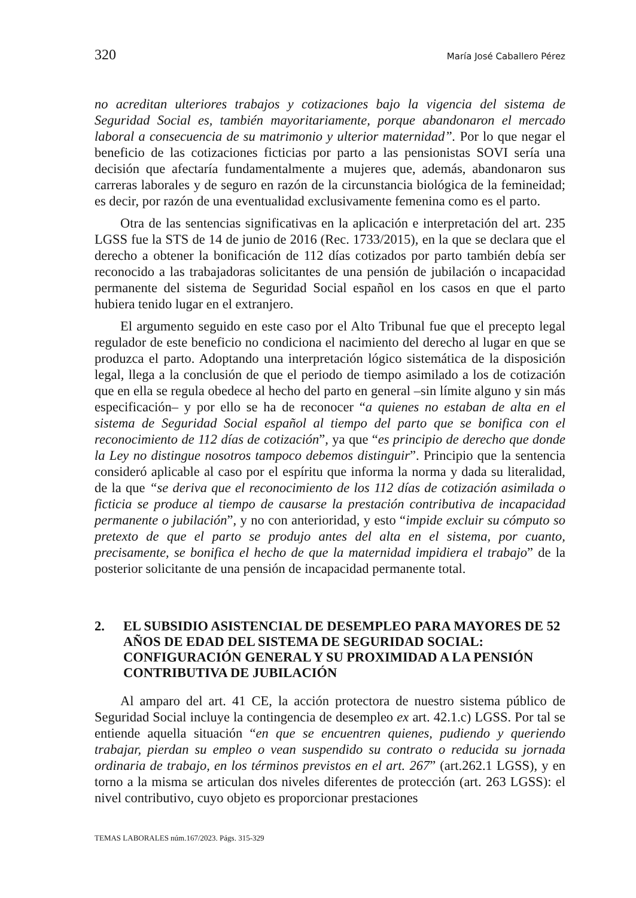320 María José Caballero Pérez
no acreditan ulteriores trabajos y cotizaciones bajo la vigencia del sistema de Seguridad Social es, también mayoritariamente, porque abandonaron el mercado laboral a consecuencia de su matrimonio y ulterior maternidad”. Por lo que negar el beneficio de las cotizaciones ficticias por parto a las pensionistas SOVI sería una decisión que afectaría fundamentalmente a mujeres que, además, abandonaron sus carreras laborales y de seguro en razón de la circunstancia biológica de la femineidad; es decir, por razón de una eventualidad exclusivamente femenina como es el parto.
Otra de las sentencias significativas en la aplicación e interpretación del art. 235 LGSS fue la STS de 14 de junio de 2016 (Rec. 1733/2015), en la que se declara que el derecho a obtener la bonificación de 112 días cotizados por parto también debía ser reconocido a las trabajadoras solicitantes de una pensión de jubilación o incapacidad permanente del sistema de Seguridad Social español en los casos en que el parto hubiera tenido lugar en el extranjero.
El argumento seguido en este caso por el Alto Tribunal fue que el precepto legal regulador de este beneficio no condiciona el nacimiento del derecho al lugar en que se produzca el parto. Adoptando una interpretación lógico sistemática de la disposición legal, llega a la conclusión de que el periodo de tiempo asimilado a los de cotización que en ella se regula obedece al hecho del parto en general –sin límite alguno y sin más especificación– y por ello se ha de reconocer “a quienes no estaban de alta en el sistema de Seguridad Social español al tiempo del parto que se bonifica con el reconocimiento de 112 días de cotización”, ya que “es principio de derecho que donde la Ley no distingue nosotros tampoco debemos distinguir”. Principio que la sentencia consideró aplicable al caso por el espíritu que informa la norma y dada su literalidad, de la que “se deriva que el reconocimiento de los 112 días de cotización asimilada o ficticia se produce al tiempo de causarse la prestación contributiva de incapacidad permanente o jubilación”, y no con anterioridad, y esto “impide excluir su cómputo so pretexto de que el parto se produjo antes del alta en el sistema, por cuanto, precisamente, se bonifica el hecho de que la maternidad impidiera el trabajo” de la posterior solicitante de una pensión de incapacidad permanente total.
2. EL SUBSIDIO ASISTENCIAL DE DESEMPLEO PARA MAYORES DE 52 AÑOS DE EDAD DEL SISTEMA DE SEGURIDAD SOCIAL: CONFIGURACIÓN GENERAL Y SU PROXIMIDAD A LA PENSIÓN CONTRIBUTIVA DE JUBILACIÓN
Al amparo del art. 41 CE, la acción protectora de nuestro sistema público de Seguridad Social incluye la contingencia de desempleo ex art. 42.1.c) LGSS. Por tal se entiende aquella situación “en que se encuentren quienes, pudiendo y queriendo trabajar, pierdan su empleo o vean suspendido su contrato o reducida su jornada ordinaria de trabajo, en los términos previstos en el art. 267” (art.262.1 LGSS), y en torno a la misma se articulan dos niveles diferentes de protección (art. 263 LGSS): el nivel contributivo, cuyo objeto es proporcionar prestaciones
TEMAS LABORALES núm.167/2023. Págs. 315-329